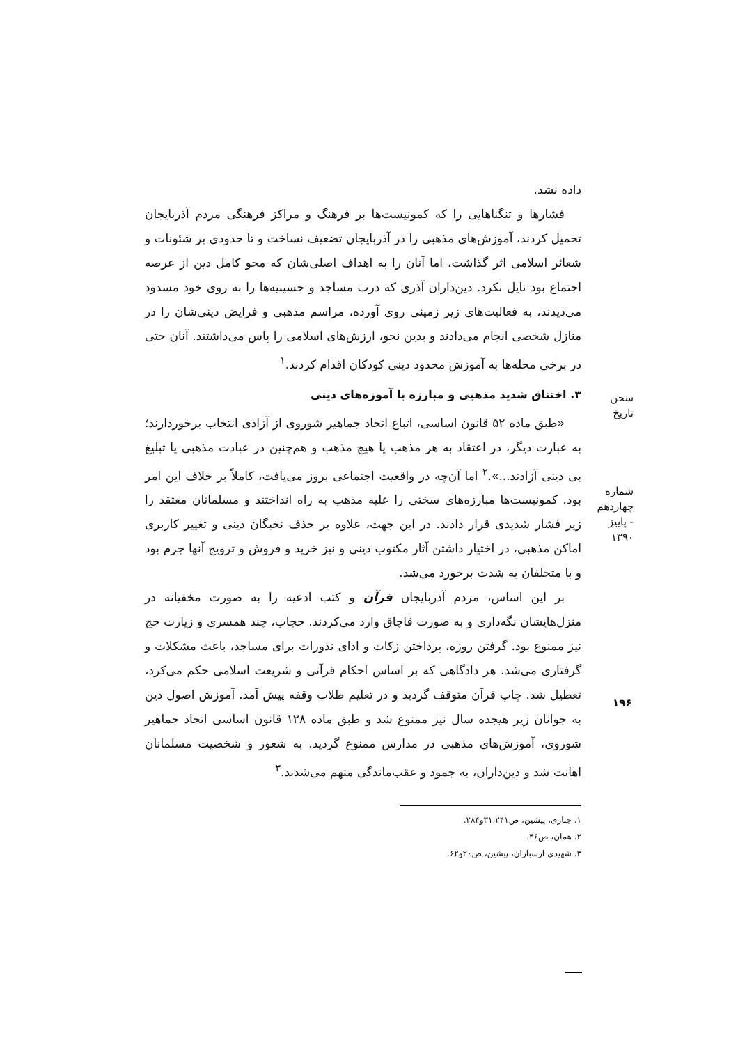داده نشد.
فشارها و تنگناهایی را که کمونیست‌ها بر فرهنگ و مراکز فرهنگی مردم آذربایجان تحمیل کردند، آموزش‌های مذهبی را در آذربایجان تضعیف نساخت و تا حدودی بر شئونات و شعائر اسلامی اثر گذاشت، اما آنان را به اهداف اصلی‌شان که محو کامل دین از عرصه اجتماع بود نایل نکرد. دین‌داران آذری که درب مساجد و حسینیه‌ها را به روی خود مسدود می‌دیدند، به فعالیت‌های زیر زمینی روی آورده، مراسم مذهبی و فرایض دینی‌شان را در منازل شخصی انجام می‌دادند و بدین نحو، ارزش‌های اسلامی را پاس می‌داشتند. آنان حتی در برخی محله‌ها به آموزش محدود دینی کودکان اقدام کردند.<sup>۱</sup>
۳. اختناق شدید مذهبی و مبارزه با آموزه‌های دینی
«طبق ماده ۵۲ قانون اساسی، اتباع اتحاد جماهیر شوروی از آزادی انتخاب برخوردارند؛ به عبارت دیگر، در اعتقاد به هر مذهب یا هیچ مذهب و هم‌چنین در عبادت مذهبی یا تبلیغ بی دینی آزادند...».<sup>۲</sup> اما آن‌چه در واقعیت اجتماعی بروز می‌یافت، کاملاً بر خلاف این امر بود. کمونیست‌ها مبارزه‌های سختی را علیه مذهب به راه انداختند و مسلمانان معتقد را زیر فشار شدیدی قرار دادند. در این جهت، علاوه بر حذف نخبگان دینی و تغییر کاربری اماکن مذهبی، در اختیار داشتن آثار مکتوب دینی و نیز خرید و فروش و ترویج آنها جرم بود و با متخلفان به شدت برخورد می‌شد.
بر این اساس، مردم آذربایجان قرآن و کتب ادعیه را به صورت مخفیانه در منزل‌هایشان نگه‌داری و به صورت قاچاق وارد می‌کردند. حجاب، چند همسری و زیارت حج نیز ممنوع بود. گرفتن روزه، پرداختن زکات و ادای نذورات برای مساجد، باعث مشکلات و گرفتاری می‌شد. هر دادگاهی که بر اساس احکام قرآنی و شریعت اسلامی حکم می‌کرد، تعطیل شد. چاپ قرآن متوقف گردید و در تعلیم طلاب وقفه پیش آمد. آموزش اصول دین به جوانان زیر هیجده سال نیز ممنوع شد و طبق ماده ۱۲۸ قانون اساسی اتحاد جماهیر شوروی، آموزش‌های مذهبی در مدارس ممنوع گردید. به شعور و شخصیت مسلمانان اهانت شد و دین‌داران، به جمود و عقب‌ماندگی متهم می‌شدند.<sup>۳</sup>
۱. جباری، پیشین، ص۳۱،۲۴۱و۲۸۴.
۲. همان، ص۴۶.
۳. شهیدی ارسباران، پیشین، ص۲۰و۶۲.
سخن تاریخ
شماره چهاردهم - پاییز ۱۳۹۰
۱۹۶